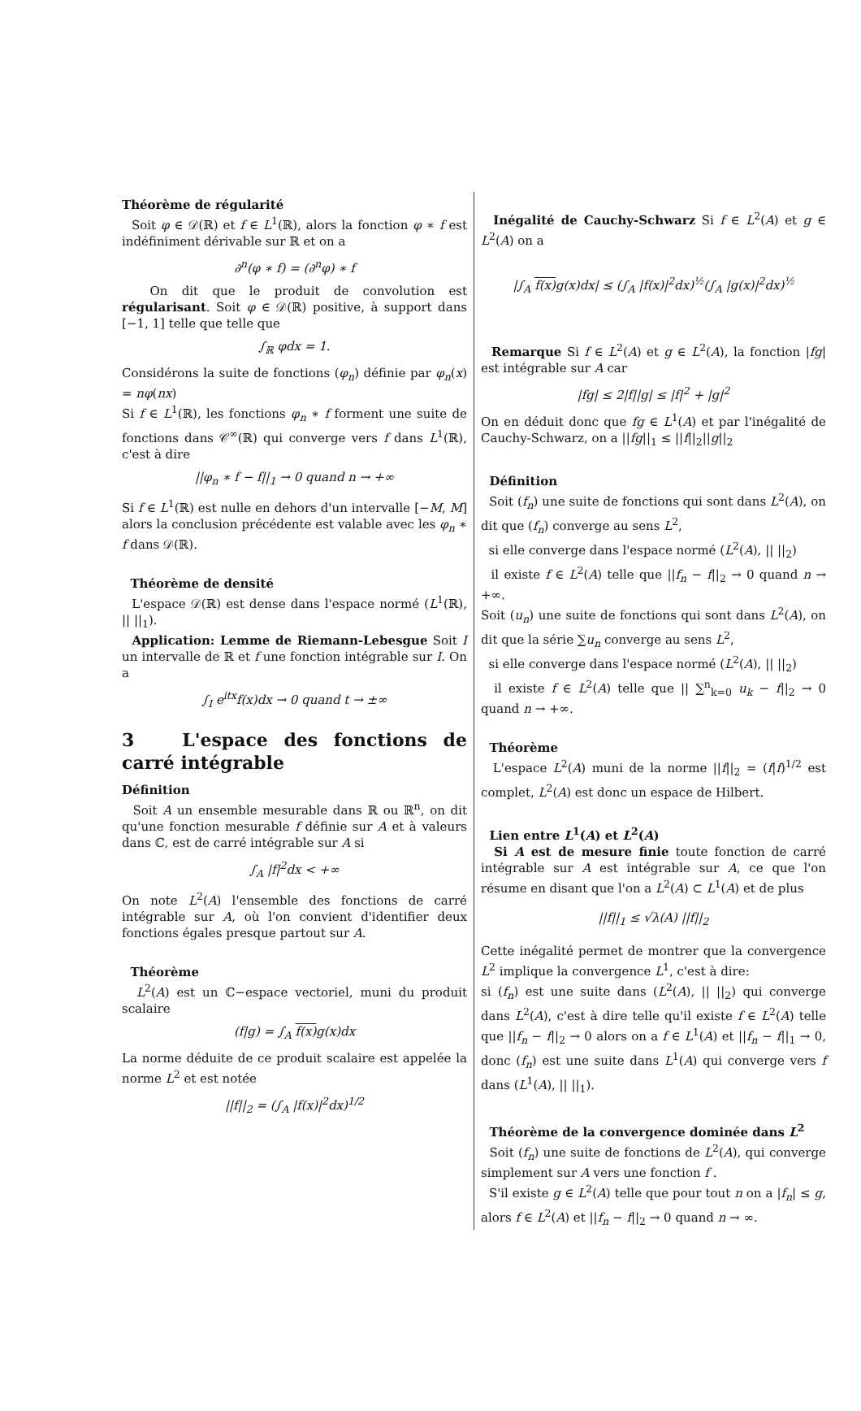Théorème de régularité
Soit φ ∈ 𝒟(ℝ) et f ∈ L<sup>1</sup>(ℝ), alors la fonction φ ∗ f est indéfiniment dérivable sur ℝ et on a
∂<sup>n</sup>(φ ∗ f) = (∂<sup>n</sup>φ) ∗ f
On dit que le produit de convolution est régularisant. Soit φ ∈ 𝒟(ℝ) positive, à support dans [−1, 1] telle que telle que
∫<sub>ℝ</sub> φdx = 1.
Considérons la suite de fonctions (φ<sub>n</sub>) définie par φ<sub>n</sub>(x) = nφ(nx)
Si f ∈ L<sup>1</sup>(ℝ), les fonctions φ<sub>n</sub> ∗ f forment une suite de fonctions dans 𝒞<sup>∞</sup>(ℝ) qui converge vers f dans L<sup>1</sup>(ℝ), c'est à dire
||φ<sub>n</sub> ∗ f − f||<sub>1</sub> → 0 quand n → +∞
Si f ∈ L<sup>1</sup>(ℝ) est nulle en dehors d'un intervalle [−M, M] alors la conclusion précédente est valable avec les φ<sub>n</sub> ∗ f dans 𝒟(ℝ).
Théorème de densité
L'espace 𝒟(ℝ) est dense dans l'espace normé (L<sup>1</sup>(ℝ), || ||<sub>1</sub>).
Application: Lemme de Riemann-Lebesgue Soit I un intervalle de ℝ et f une fonction intégrable sur I. On a
∫<sub>I</sub> e<sup>itx</sup>f(x)dx → 0 quand t → ±∞
3 L'espace des fonctions de carré intégrable
Définition
Soit A un ensemble mesurable dans ℝ ou ℝ<sup>n</sup>, on dit qu'une fonction mesurable f définie sur A et à valeurs dans ℂ, est de carré intégrable sur A si
∫<sub>A</sub> |f|<sup>2</sup>dx < +∞
On note L<sup>2</sup>(A) l'ensemble des fonctions de carré intégrable sur A, où l'on convient d'identifier deux fonctions égales presque partout sur A.
Théorème
L<sup>2</sup>(A) est un ℂ−espace vectoriel, muni du produit scalaire
(f|g) = ∫<sub>A</sub> f(x) g(x)dx
La norme déduite de ce produit scalaire est appelée la norme L<sup>2</sup> et est notée
||f||<sub>2</sub> = (∫<sub>A</sub> |f(x)|<sup>2</sup>dx)<sup>1/2</sup>
Inégalité de Cauchy-Schwarz Si f ∈ L<sup>2</sup>(A) et g ∈ L<sup>2</sup>(A) on a
|∫<sub>A</sub> f(x) g(x)dx| ≤ (∫<sub>A</sub> |f(x)|<sup>2</sup>dx)<sup>½</sup>(∫<sub>A</sub> |g(x)|<sup>2</sup>dx)<sup>½</sup>
Remarque Si f ∈ L<sup>2</sup>(A) et g ∈ L<sup>2</sup>(A), la fonction |fg| est intégrable sur A car
|fg| ≤ 2|f||g| ≤ |f|<sup>2</sup> + |g|<sup>2</sup>
On en déduit donc que fg ∈ L<sup>1</sup>(A) et par l'inégalité de Cauchy-Schwarz, on a ||fg||<sub>1</sub> ≤ ||f||<sub>2</sub>||g||<sub>2</sub>
Définition
Soit (f<sub>n</sub>) une suite de fonctions qui sont dans L<sup>2</sup>(A), on dit que (f<sub>n</sub>) converge au sens L<sup>2</sup>,
si elle converge dans l'espace normé (L<sup>2</sup>(A), || ||<sub>2</sub>)
il existe f ∈ L<sup>2</sup>(A) telle que ||f<sub>n</sub> − f||<sub>2</sub> → 0 quand n → +∞.
Soit (u<sub>n</sub>) une suite de fonctions qui sont dans L<sup>2</sup>(A), on dit que la série ∑u<sub>n</sub> converge au sens L<sup>2</sup>,
si elle converge dans l'espace normé (L<sup>2</sup>(A), || ||<sub>2</sub>)
il existe f ∈ L<sup>2</sup>(A) telle que || ∑<sup>n</sup><sub>k=0</sub> u<sub>k</sub> − f||<sub>2</sub> → 0 quand n → +∞.
Théorème
L'espace L<sup>2</sup>(A) muni de la norme ||f||<sub>2</sub> = (f|f)<sup>1/2</sup> est complet, L<sup>2</sup>(A) est donc un espace de Hilbert.
Lien entre L<sup>1</sup>(A) et L<sup>2</sup>(A)
Si A est de mesure finie toute fonction de carré intégrable sur A est intégrable sur A, ce que l'on résume en disant que l'on a L<sup>2</sup>(A) ⊂ L<sup>1</sup>(A) et de plus
||f||<sub>1</sub> ≤ √λ(A) ||f||<sub>2</sub>
Cette inégalité permet de montrer que la convergence L<sup>2</sup> implique la convergence L<sup>1</sup>, c'est à dire:
si (f<sub>n</sub>) est une suite dans (L<sup>2</sup>(A), || ||<sub>2</sub>) qui converge dans L<sup>2</sup>(A), c'est à dire telle qu'il existe f ∈ L<sup>2</sup>(A) telle que ||f<sub>n</sub> − f||<sub>2</sub> → 0 alors on a f ∈ L<sup>1</sup>(A) et ||f<sub>n</sub> − f||<sub>1</sub> → 0, donc (f<sub>n</sub>) est une suite dans L<sup>1</sup>(A) qui converge vers f dans (L<sup>1</sup>(A), || ||<sub>1</sub>).
Théorème de la convergence dominée dans L<sup>2</sup>
Soit (f<sub>n</sub>) une suite de fonctions de L<sup>2</sup>(A), qui converge simplement sur A vers une fonction f .
S'il existe g ∈ L<sup>2</sup>(A) telle que pour tout n on a |f<sub>n</sub>| ≤ g, alors f ∈ L<sup>2</sup>(A) et ||f<sub>n</sub> − f||<sub>2</sub> → 0 quand n → ∞.